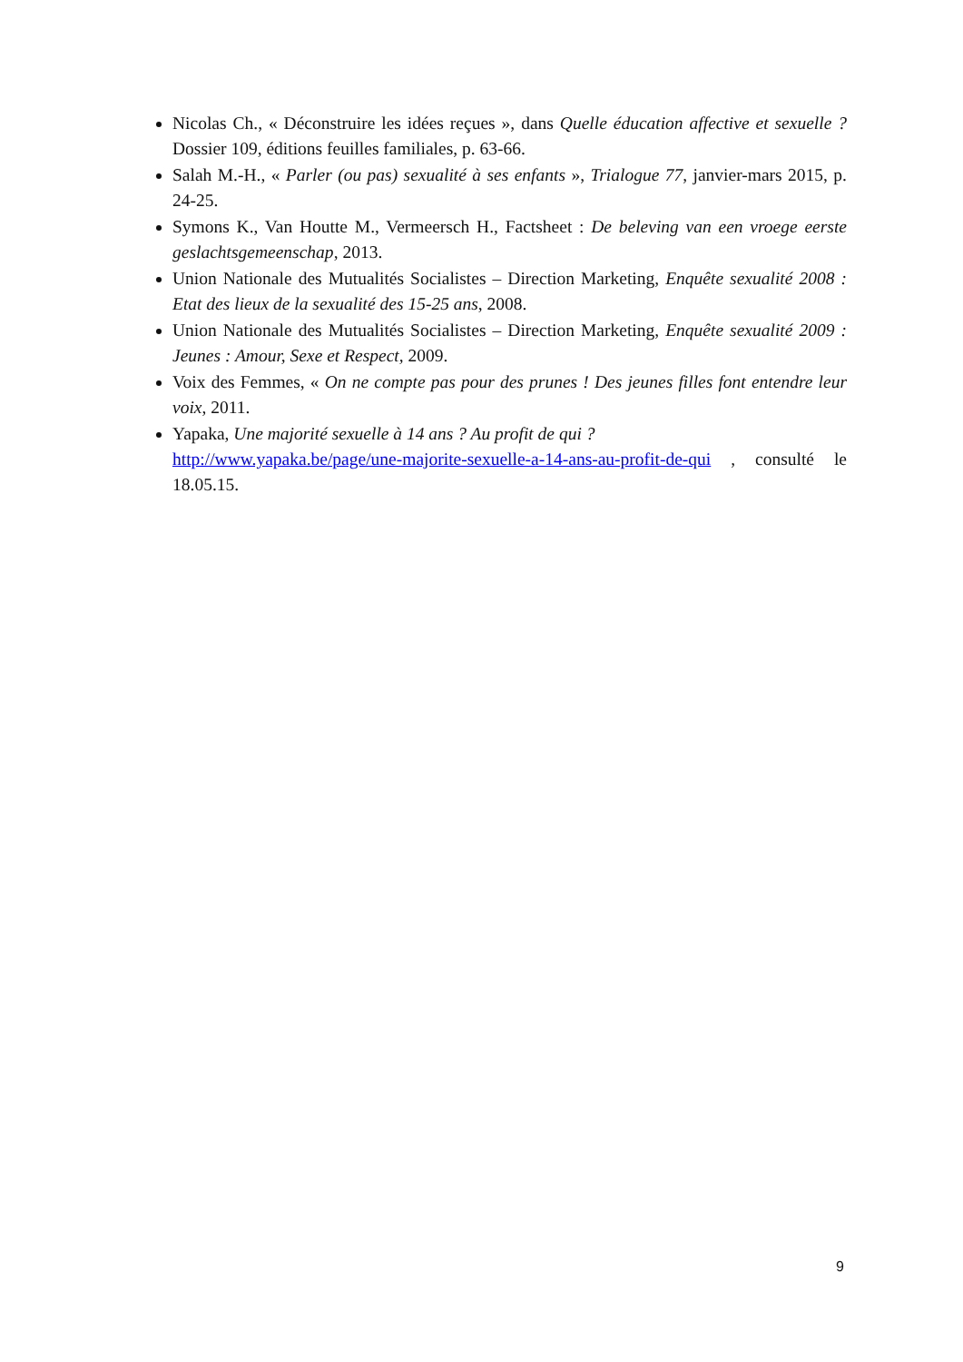Nicolas Ch., « Déconstruire les idées reçues », dans Quelle éducation affective et sexuelle ? Dossier 109, éditions feuilles familiales, p. 63-66.
Salah M.-H., « Parler (ou pas) sexualité à ses enfants », Trialogue 77, janvier-mars 2015, p. 24-25.
Symons K., Van Houtte M., Vermeersch H., Factsheet : De beleving van een vroege eerste geslachtsgemeenschap, 2013.
Union Nationale des Mutualités Socialistes – Direction Marketing, Enquête sexualité 2008 : Etat des lieux de la sexualité des 15-25 ans, 2008.
Union Nationale des Mutualités Socialistes – Direction Marketing, Enquête sexualité 2009 : Jeunes : Amour, Sexe et Respect, 2009.
Voix des Femmes, « On ne compte pas pour des prunes ! Des jeunes filles font entendre leur voix, 2011.
Yapaka, Une majorité sexuelle à 14 ans ? Au profit de qui ?
http://www.yapaka.be/page/une-majorite-sexuelle-a-14-ans-au-profit-de-qui , consulté le 18.05.15.
9